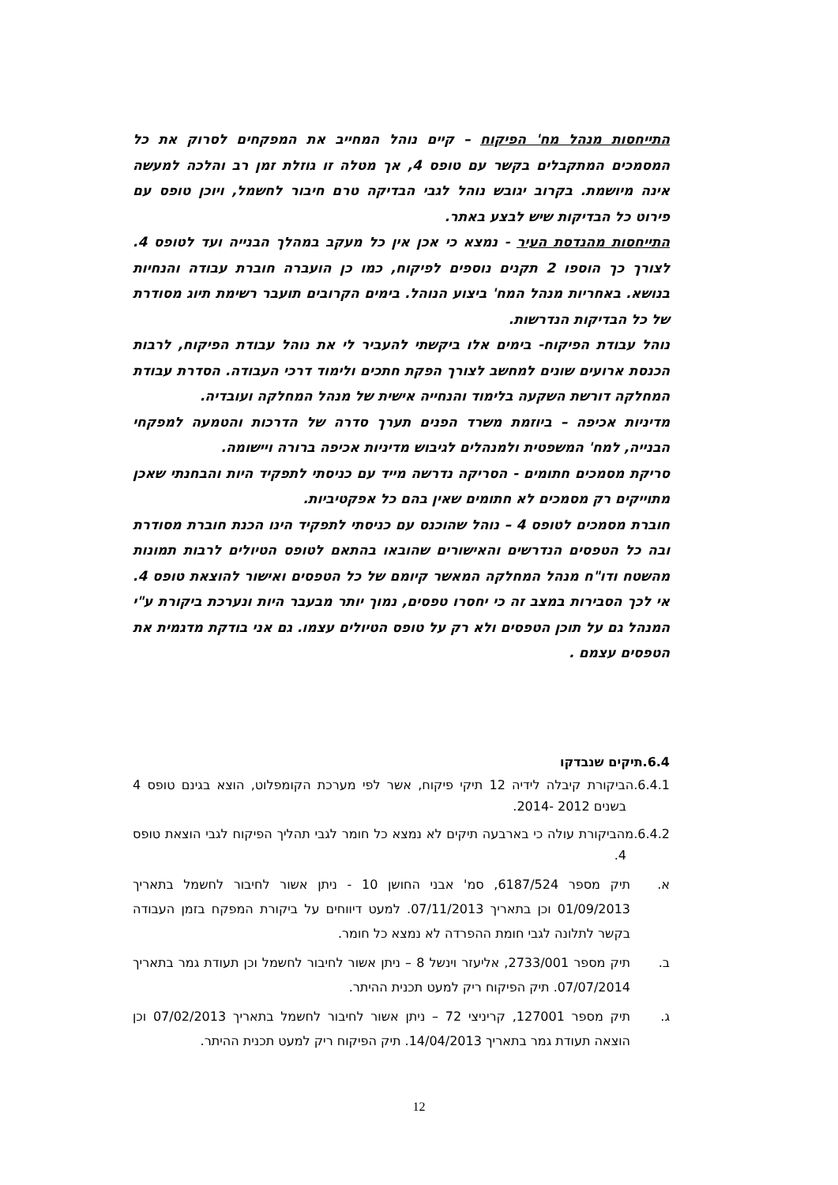התייחסות מנהל מח' הפיקוח – קיים נוהל המחייב את המפקחים לסרוק את כל המסמכים המתקבלים בקשר עם טופס 4, אך מטלה זו גוזלת זמן רב והלכה למעשה אינה מיושמת. בקרוב יגובש נוהל לגבי הבדיקה טרם חיבור לחשמל, ויוכן טופס עם פירוט כל הבדיקות שיש לבצע באתר.
התייחסות מהנדסת העיר - נמצא כי אכן אין כל מעקב במהלך הבנייה ועד לטופס 4. לצורך כך הוספו 2 תקנים נוספים לפיקוח, כמו כן הועברה חוברת עבודה והנחיות בנושא. באחריות מנהל המח' ביצוע הנוהל. בימים הקרובים תועבר רשימת תיוג מסודרת של כל הבדיקות הנדרשות.
נוהל עבודת הפיקוח- בימים אלו ביקשתי להעביר לי את נוהל עבודת הפיקוח, לרבות הכנסת ארועים שונים למחשב לצורך הפקת חתכים ולימוד דרכי העבודה. הסדרת עבודת המחלקה דורשת השקעה בלימוד והנחייה אישית של מנהל המחלקה ועובדיה.
מדיניות אכיפה – ביוזמת משרד הפנים תערך סדרה של הדרכות והטמעה למפקחי הבנייה, למח' המשפטית ולמנהלים לגיבוש מדיניות אכיפה ברורה ויישומה.
סריקת מסמכים חתומים - הסריקה נדרשה מייד עם כניסתי לתפקיד היות והבחנתי שאכן מתוייקים רק מסמכים לא חתומים שאין בהם כל אפקטיביות.
חוברת מסמכים לטופס 4 – נוהל שהוכנס עם כניסתי לתפקיד הינו הכנת חוברת מסודרת ובה כל הטפסים הנדרשים והאישורים שהובאו בהתאם לטופס הטיולים לרבות תמונות מהשטח ודו"ח מנהל המחלקה המאשר קיומם של כל הטפסים ואישור להוצאת טופס 4. אי לכך הסבירות במצב זה כי יחסרו טפסים, נמוך יותר מבעבר היות ונערכת ביקורת ע"י המנהל גם על תוכן הטפסים ולא רק על טופס הטיולים עצמו. גם אני בודקת מדגמית את הטפסים עצמם .
6.4.תיקים שנבדקו
6.4.1.הביקורת קיבלה לידיה 12 תיקי פיקוח, אשר לפי מערכת הקומפלוט, הוצא בגינם טופס 4 בשנים 2012 -2014.
6.4.2.מהביקורת עולה כי בארבעה תיקים לא נמצא כל חומר לגבי תהליך הפיקוח לגבי הוצאת טופס 4.
א. תיק מספר 6187/524, סמ' אבני החושן 10 - ניתן אשור לחיבור לחשמל בתאריך 01/09/2013 וכן בתאריך 07/11/2013. למעט דיווחים על ביקורת המפקח בזמן העבודה בקשר לתלונה לגבי חומת ההפרדה לא נמצא כל חומר.
ב. תיק מספר 2733/001, אליעזר וינשל 8 – ניתן אשור לחיבור לחשמל וכן תעודת גמר בתאריך 07/07/2014. תיק הפיקוח ריק למעט תכנית ההיתר.
ג. תיק מספר 127001, קריניצי 72 – ניתן אשור לחיבור לחשמל בתאריך 07/02/2013 וכן הוצאה תעודת גמר בתאריך 14/04/2013. תיק הפיקוח ריק למעט תכנית ההיתר.
12